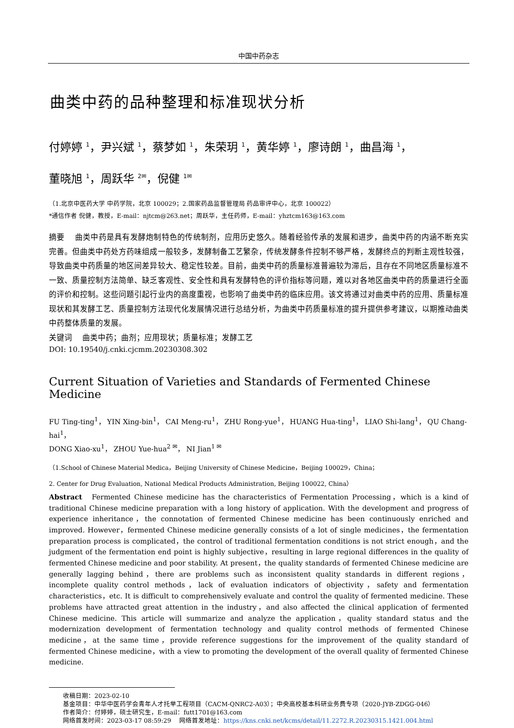中国中药杂志
曲类中药的品种整理和标准现状分析
付婷婷 <sup>1</sup>，尹兴斌 <sup>1</sup>，蔡梦如 <sup>1</sup>，朱荣玥 <sup>1</sup>，黄华婷 <sup>1</sup>，廖诗朗 <sup>1</sup>，曲昌海 <sup>1</sup>，
董晓旭 <sup>1</sup>，周跃华 <sup>2✉</sup>，倪健 <sup>1✉</sup>
（1.北京中医药大学 中药学院，北京 100029；2.国家药品监督管理局 药品审评中心，北京 100022）
*通信作者 倪健，教授，E-mail：njtcm@263.net；周跃华，主任药师，E-mail：yhztcm163@163.com
摘要　 曲类中药是具有发酵炮制特色的传统制剂，应用历史悠久。随着经验传承的发展和进步，曲类中药的内涵不断充实完善。但曲类中药处方药味组成一般较多，发酵制备工艺繁杂，传统发酵条件控制不够严格，发酵终点的判断主观性较强，导致曲类中药质量的地区间差异较大、稳定性较差。目前，曲类中药的质量标准普遍较为滞后，且存在不同地区质量标准不一致、质量控制方法简单、缺乏客观性、安全性和具有发酵特色的评价指标等问题，难以对各地区曲类中药的质量进行全面的评价和控制。这些问题引起行业内的高度重视，也影响了曲类中药的临床应用。该文将通过对曲类中药的应用、质量标准现状和其发酵工艺、质量控制方法现代化发展情况进行总结分析，为曲类中药质量标准的提升提供参考建议，以期推动曲类中药整体质量的发展。
关键词　 曲类中药；曲剂；应用现状；质量标准；发酵工艺
DOI: 10.19540/j.cnki.cjcmm.20230308.302
Current Situation of Varieties and Standards of Fermented Chinese Medicine
FU Ting-ting<sup>1</sup>， YIN Xing-bin<sup>1</sup>， CAI Meng-ru<sup>1</sup>， ZHU Rong-yue<sup>1</sup>， HUANG Hua-ting<sup>1</sup>， LIAO Shi-lang<sup>1</sup>， QU Chang-hai<sup>1</sup>，
DONG Xiao-xu<sup>1</sup>， ZHOU Yue-hua<sup>2 ✉</sup>， NI Jian<sup>1 ✉</sup>
（1.School of Chinese Material Medica，Beijing University of Chinese Medicine，Beijing 100029，China；
2. Center for Drug Evaluation, National Medical Products Administration, Beijing 100022, China）
Abstract　Fermented Chinese medicine has the characteristics of Fermentation Processing，which is a kind of traditional Chinese medicine preparation with a long history of application. With the development and progress of experience inheritance，the connotation of fermented Chinese medicine has been continuously enriched and improved. However，fermented Chinese medicine generally consists of a lot of single medicines，the fermentation preparation process is complicated，the control of traditional fermentation conditions is not strict enough，and the judgment of the fermentation end point is highly subjective，resulting in large regional differences in the quality of fermented Chinese medicine and poor stability. At present，the quality standards of fermented Chinese medicine are generally lagging behind，there are problems such as inconsistent quality standards in different regions，incomplete quality control methods，lack of evaluation indicators of objectivity，safety and fermentation characteristics，etc. It is difficult to comprehensively evaluate and control the quality of fermented medicine. These problems have attracted great attention in the industry，and also affected the clinical application of fermented Chinese medicine. This article will summarize and analyze the application，quality standard status and the modernization development of fermentation technology and quality control methods of fermented Chinese medicine，at the same time，provide reference suggestions for the improvement of the quality standard of fermented Chinese medicine，with a view to promoting the development of the overall quality of fermented Chinese medicine.
收稿日期：2023-02-10
基金项目：中华中医药学会青年人才托举工程项目（CACM-QNRC2-A03）；中央高校基本科研业务费专项（2020-JYB-ZDGG-046）
作者简介：付婷婷，硕士研究生，E-mail：futt1701@163.com
网络首发时间：2023-03-17 08:59:29　 网络首发地址：https://kns.cnki.net/kcms/detail/11.2272.R.20230315.1421.004.html